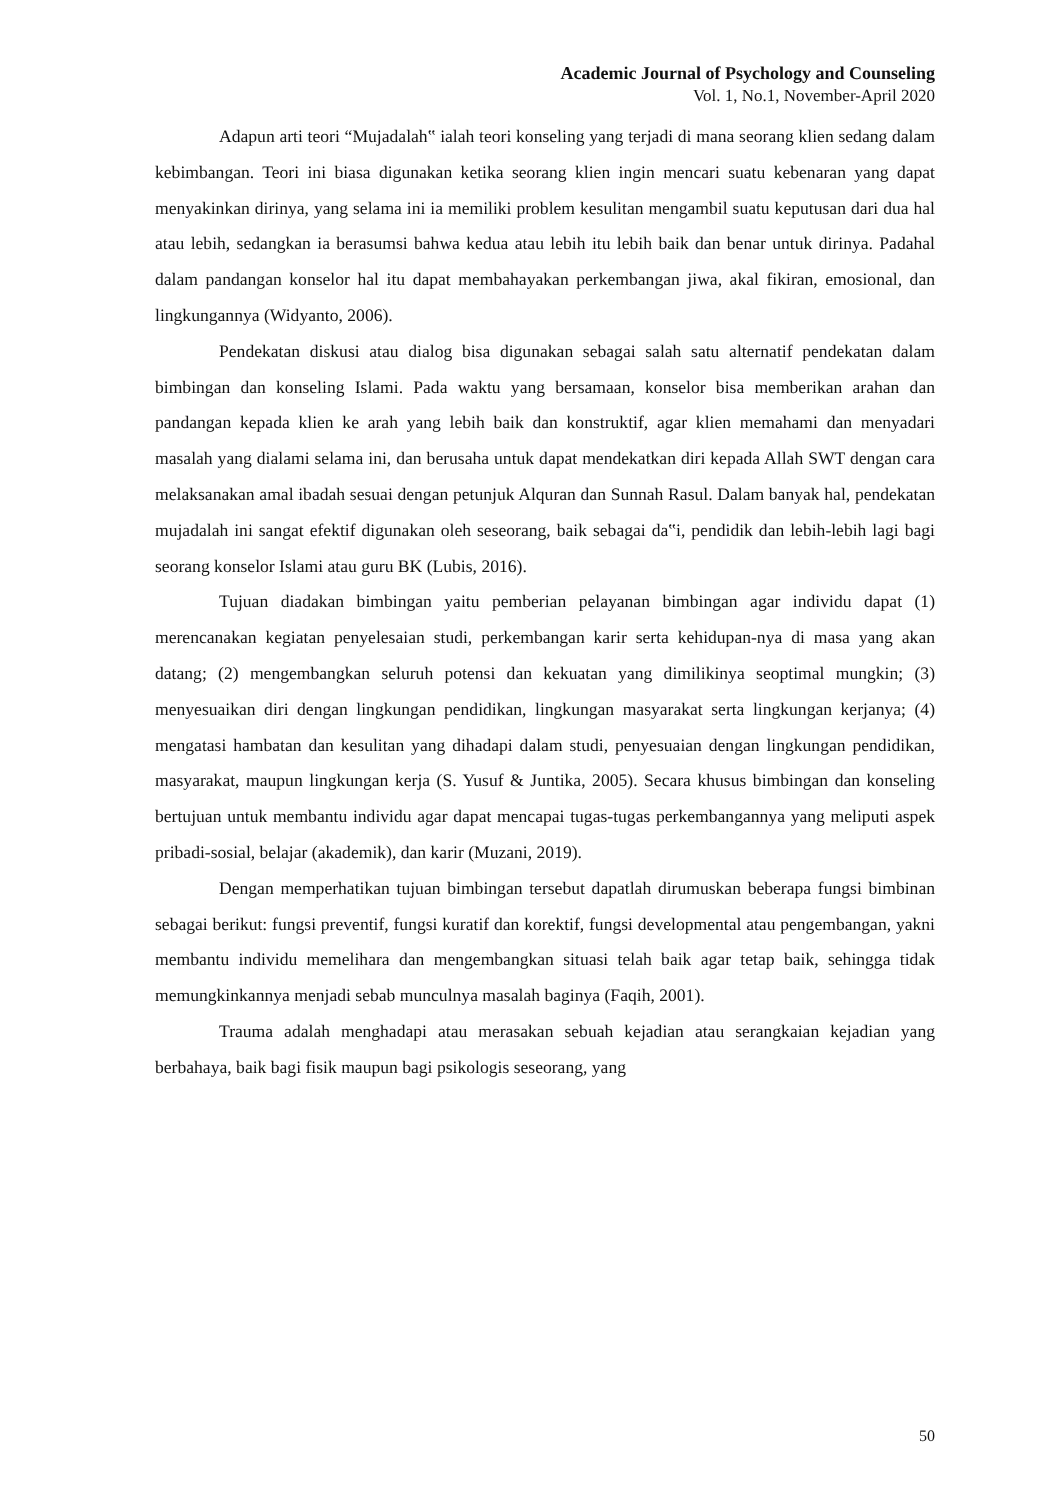Academic Journal of Psychology and Counseling
Vol. 1, No.1, November-April 2020
Adapun arti teori “Mujadalah‟ ialah teori konseling yang terjadi di mana seorang klien sedang dalam kebimbangan. Teori ini biasa digunakan ketika seorang klien ingin mencari suatu kebenaran yang dapat menyakinkan dirinya, yang selama ini ia memiliki problem kesulitan mengambil suatu keputusan dari dua hal atau lebih, sedangkan ia berasumsi bahwa kedua atau lebih itu lebih baik dan benar untuk dirinya. Padahal dalam pandangan konselor hal itu dapat membahayakan perkembangan jiwa, akal fikiran, emosional, dan lingkungannya (Widyanto, 2006).
Pendekatan diskusi atau dialog bisa digunakan sebagai salah satu alternatif pendekatan dalam bimbingan dan konseling Islami. Pada waktu yang bersamaan, konselor bisa memberikan arahan dan pandangan kepada klien ke arah yang lebih baik dan konstruktif, agar klien memahami dan menyadari masalah yang dialami selama ini, dan berusaha untuk dapat mendekatkan diri kepada Allah SWT dengan cara melaksanakan amal ibadah sesuai dengan petunjuk Alquran dan Sunnah Rasul. Dalam banyak hal, pendekatan mujadalah ini sangat efektif digunakan oleh seseorang, baik sebagai da‟i, pendidik dan lebih-lebih lagi bagi seorang konselor Islami atau guru BK (Lubis, 2016).
Tujuan diadakan bimbingan yaitu pemberian pelayanan bimbingan agar individu dapat (1) merencanakan kegiatan penyelesaian studi, perkembangan karir serta kehidupan-nya di masa yang akan datang; (2) mengembangkan seluruh potensi dan kekuatan yang dimilikinya seoptimal mungkin; (3) menyesuaikan diri dengan lingkungan pendidikan, lingkungan masyarakat serta lingkungan kerjanya; (4) mengatasi hambatan dan kesulitan yang dihadapi dalam studi, penyesuaian dengan lingkungan pendidikan, masyarakat, maupun lingkungan kerja (S. Yusuf & Juntika, 2005). Secara khusus bimbingan dan konseling bertujuan untuk membantu individu agar dapat mencapai tugas-tugas perkembangannya yang meliputi aspek pribadi-sosial, belajar (akademik), dan karir (Muzani, 2019).
Dengan memperhatikan tujuan bimbingan tersebut dapatlah dirumuskan beberapa fungsi bimbinan sebagai berikut: fungsi preventif, fungsi kuratif dan korektif, fungsi developmental atau pengembangan, yakni membantu individu memelihara dan mengembangkan situasi telah baik agar tetap baik, sehingga tidak memungkinkannya menjadi sebab munculnya masalah baginya (Faqih, 2001).
Trauma adalah menghadapi atau merasakan sebuah kejadian atau serangkaian kejadian yang berbahaya, baik bagi fisik maupun bagi psikologis seseorang, yang
50